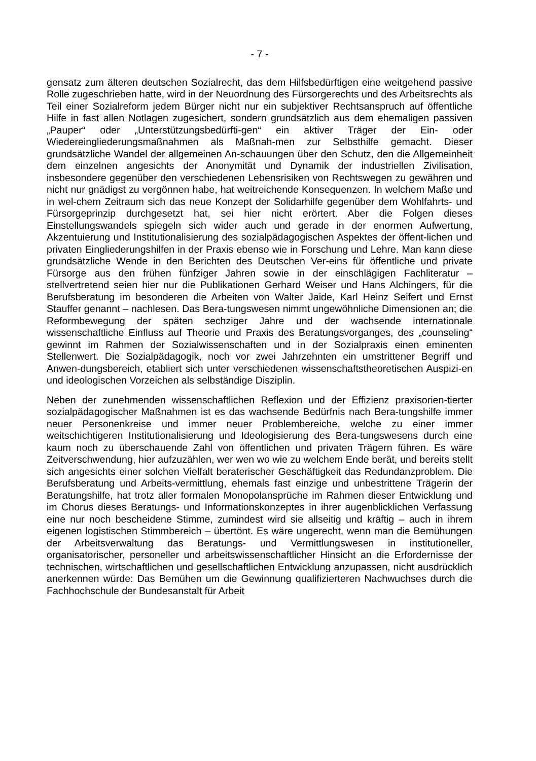- 7 -
gensatz zum älteren deutschen Sozialrecht, das dem Hilfsbedürftigen eine weitgehend passive Rolle zugeschrieben hatte, wird in der Neuordnung des Fürsorgerechts und des Arbeitsrechts als Teil einer Sozialreform jedem Bürger nicht nur ein subjektiver Rechtsanspruch auf öffentliche Hilfe in fast allen Notlagen zugesichert, sondern grundsätzlich aus dem ehemaligen passiven „Pauper“ oder „Unterstützungsbedürfti-gen“ ein aktiver Träger der Ein- oder Wiedereingliederungsmaßnahmen als Maßnah-men zur Selbsthilfe gemacht. Dieser grundsätzliche Wandel der allgemeinen An-schauungen über den Schutz, den die Allgemeinheit dem einzelnen angesichts der Anonymität und Dynamik der industriellen Zivilisation, insbesondere gegenüber den verschiedenen Lebensrisiken von Rechtswegen zu gewähren und nicht nur gnädigst zu vergönnen habe, hat weitreichende Konsequenzen. In welchem Maße und in wel-chem Zeitraum sich das neue Konzept der Solidarhilfe gegenüber dem Wohlfahrts- und Fürsorgeprinzip durchgesetzt hat, sei hier nicht erörtert. Aber die Folgen dieses Einstellungswandels spiegeln sich wider auch und gerade in der enormen Aufwertung, Akzentuierung und Institutionalisierung des sozialpädagogischen Aspektes der öffent-lichen und privaten Eingliederungshilfen in der Praxis ebenso wie in Forschung und Lehre. Man kann diese grundsätzliche Wende in den Berichten des Deutschen Ver-eins für öffentliche und private Fürsorge aus den frühen fünfziger Jahren sowie in der einschlägigen Fachliteratur – stellvertretend seien hier nur die Publikationen Gerhard Weiser und Hans Alchingers, für die Berufsberatung im besonderen die Arbeiten von Walter Jaide, Karl Heinz Seifert und Ernst Stauffer genannt – nachlesen. Das Bera-tungswesen nimmt ungewöhnliche Dimensionen an; die Reformbewegung der späten sechziger Jahre und der wachsende internationale wissenschaftliche Einfluss auf Theorie und Praxis des Beratungsvorganges, des „counseling“ gewinnt im Rahmen der Sozialwissenschaften und in der Sozialpraxis einen eminenten Stellenwert. Die Sozialpädagogik, noch vor zwei Jahrzehnten ein umstrittener Begriff und Anwen-dungsbereich, etabliert sich unter verschiedenen wissenschaftstheoretischen Auspizi-en und ideologischen Vorzeichen als selbständige Disziplin.
Neben der zunehmenden wissenschaftlichen Reflexion und der Effizienz praxisorien-tierter sozialpädagogischer Maßnahmen ist es das wachsende Bedürfnis nach Bera-tungshilfe immer neuer Personenkreise und immer neuer Problembereiche, welche zu einer immer weitschichtigeren Institutionalisierung und Ideologisierung des Bera-tungswesens durch eine kaum noch zu überschauende Zahl von öffentlichen und privaten Trägern führen. Es wäre Zeitverschwendung, hier aufzuzählen, wer wen wo wie zu welchem Ende berät, und bereits stellt sich angesichts einer solchen Vielfalt beraterischer Geschäftigkeit das Redundanzproblem. Die Berufsberatung und Arbeits-vermittlung, ehemals fast einzige und unbestrittene Trägerin der Beratungshilfe, hat trotz aller formalen Monopolansprüche im Rahmen dieser Entwicklung und im Chorus dieses Beratungs- und Informationskonzeptes in ihrer augenblicklichen Verfassung eine nur noch bescheidene Stimme, zumindest wird sie allseitig und kräftig – auch in ihrem eigenen logistischen Stimmbereich – übertönt. Es wäre ungerecht, wenn man die Bemühungen der Arbeitsverwaltung das Beratungs- und Vermittlungswesen in institutioneller, organisatorischer, personeller und arbeitswissenschaftlicher Hinsicht an die Erfordernisse der technischen, wirtschaftlichen und gesellschaftlichen Entwicklung anzupassen, nicht ausdrücklich anerkennen würde: Das Bemühen um die Gewinnung qualifizierteren Nachwuchses durch die Fachhochschule der Bundesanstalt für Arbeit